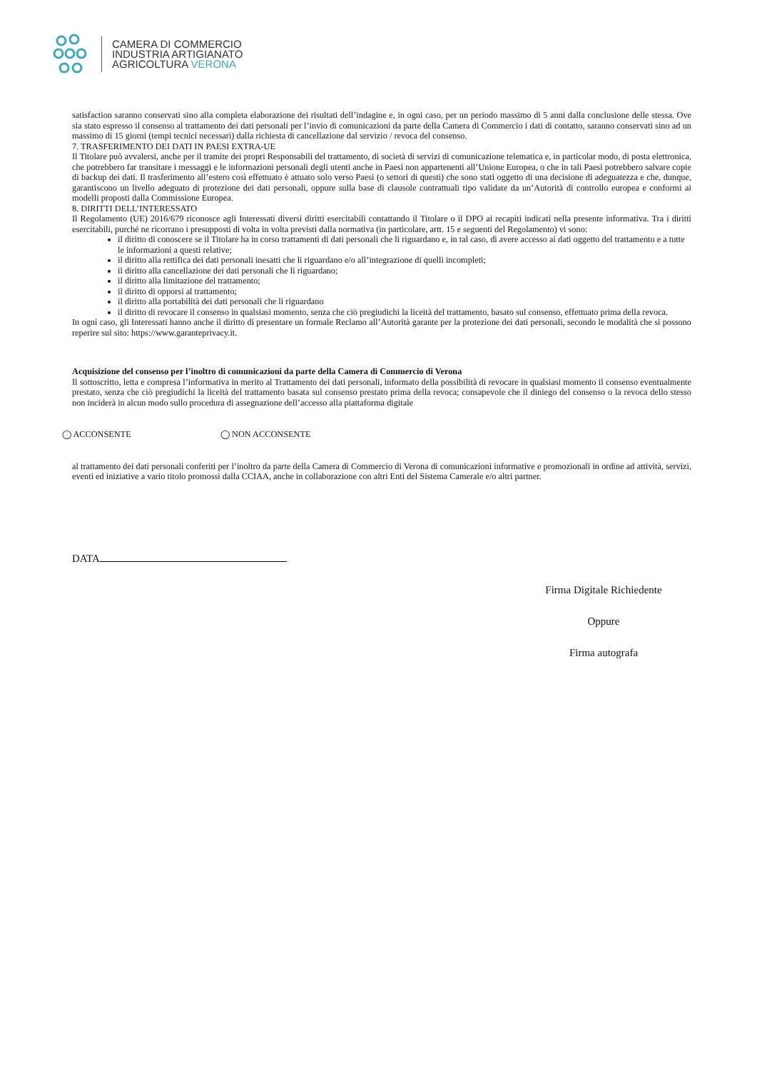CAMERA DI COMMERCIO
INDUSTRIA ARTIGIANATO
AGRICOLTURA VERONA
satisfaction saranno conservati sino alla completa elaborazione dei risultati dell’indagine e, in ogni caso, per un periodo massimo di 5 anni dalla conclusione delle stessa. Ove sia stato espresso il consenso al trattamento dei dati personali per l’invio di comunicazioni da parte della Camera di Commercio i dati di contatto, saranno conservati sino ad un massimo di 15 giorni (tempi tecnici necessari) dalla richiesta di cancellazione dal servizio / revoca del consenso.
7. TRASFERIMENTO DEI DATI IN PAESI EXTRA-UE
Il Titolare può avvalersi, anche per il tramite dei propri Responsabili del trattamento, di società di servizi di comunicazione telematica e, in particolar modo, di posta elettronica, che potrebbero far transitare i messaggi e le informazioni personali degli utenti anche in Paesi non appartenenti all’Unione Europea, o che in tali Paesi potrebbero salvare copie di backup dei dati. Il trasferimento all’estero così effettuato è attuato solo verso Paesi (o settori di questi) che sono stati oggetto di una decisione di adeguatezza e che, dunque, garantiscono un livello adeguato di protezione dei dati personali, oppure sulla base di clausole contrattuali tipo validate da un’Autorità di controllo europea e conformi ai modelli proposti dalla Commissione Europea.
8. DIRITTI DELL’INTERESSATO
Il Regolamento (UE) 2016/679 riconosce agli Interessati diversi diritti esercitabili contattando il Titolare o il DPO ai recapiti indicati nella presente informativa. Tra i diritti esercitabili, purché ne ricorrano i presupposti di volta in volta previsti dalla normativa (in particolare, artt. 15 e seguenti del Regolamento) vi sono:
il diritto di conoscere se il Titolare ha in corso trattamenti di dati personali che li riguardano e, in tal caso, di avere accesso ai dati oggetto del trattamento e a tutte le informazioni a questi relative;
il diritto alla rettifica dei dati personali inesatti che li riguardano e/o all’integrazione di quelli incompleti;
il diritto alla cancellazione dei dati personali che li riguardano;
il diritto alla limitazione del trattamento;
il diritto di opporsi al trattamento;
il diritto alla portabilità dei dati personali che li riguardano
il diritto di revocare il consenso in qualsiasi momento, senza che ciò pregiudichi la liceità del trattamento, basato sul consenso, effettuato prima della revoca.
In ogni caso, gli Interessati hanno anche il diritto di presentare un formale Reclamo all’Autorità garante per la protezione dei dati personali, secondo le modalità che si possono reperire sul sito: https://www.garanteprivacy.it.
Acquisizione del consenso per l’inoltro di comunicazioni da parte della Camera di Commercio di Verona
Il sottoscritto, letta e compresa l’informativa in merito al Trattamento dei dati personali, informato della possibilità di revocare in qualsiasi momento il consenso eventualmente prestato, senza che ciò pregiudichi la liceità del trattamento basata sul consenso prestato prima della revoca; consapevole che il diniego del consenso o la revoca dello stesso non inciderà in alcun modo sullo procedura di assegnazione dell’accesso alla piattaforma digitale
◯ ACCONSENTE ◯ NON ACCONSENTE
al trattamento dei dati personali conferiti per l’inoltro da parte della Camera di Commercio di Verona di comunicazioni informative e promozionali in ordine ad attività, servizi, eventi ed iniziative a vario titolo promossi dalla CCIAA, anche in collaborazione con altri Enti del Sistema Camerale e/o altri partner.
DATA
Firma Digitale Richiedente
Oppure
Firma autografa